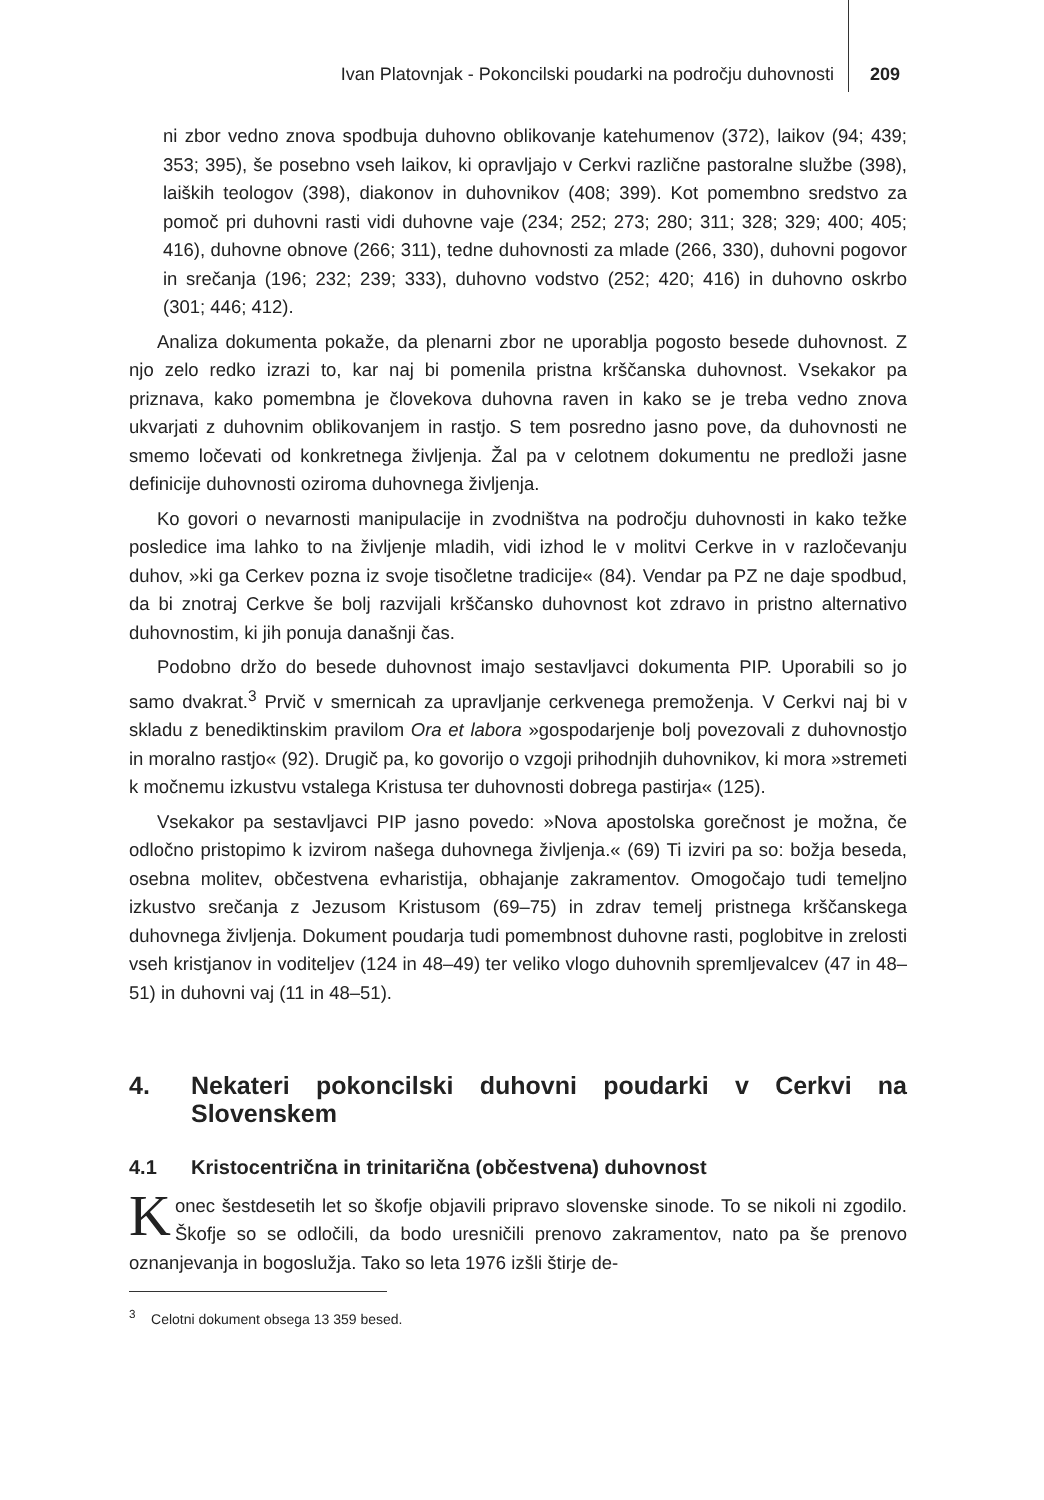Ivan Platovnjak - Pokoncilski poudarki na področju duhovnosti 209
ni zbor vedno znova spodbuja duhovno oblikovanje katehumenov (372), laikov (94; 439; 353; 395), še posebno vseh laikov, ki opravljajo v Cerkvi različne pastoralne službe (398), laiških teologov (398), diakonov in duhovnikov (408; 399). Kot pomembno sredstvo za pomoč pri duhovni rasti vidi duhovne vaje (234; 252; 273; 280; 311; 328; 329; 400; 405; 416), duhovne obnove (266; 311), tedne duhovnosti za mlade (266, 330), duhovni pogovor in srečanja (196; 232; 239; 333), duhovno vodstvo (252; 420; 416) in duhovno oskrbo (301; 446; 412).
Analiza dokumenta pokaže, da plenarni zbor ne uporablja pogosto besede duhovnost. Z njo zelo redko izrazi to, kar naj bi pomenila pristna krščanska duhovnost. Vsekakor pa priznava, kako pomembna je človekova duhovna raven in kako se je treba vedno znova ukvarjati z duhovnim oblikovanjem in rastjo. S tem posredno jasno pove, da duhovnosti ne smemo ločevati od konkretnega življenja. Žal pa v celotnem dokumentu ne predloži jasne definicije duhovnosti oziroma duhovnega življenja.
Ko govori o nevarnosti manipulacije in zvodništva na področju duhovnosti in kako težke posledice ima lahko to na življenje mladih, vidi izhod le v molitvi Cerkve in v razločevanju duhov, »ki ga Cerkev pozna iz svoje tisočletne tradicije« (84). Vendar pa PZ ne daje spodbud, da bi znotraj Cerkve še bolj razvijali krščansko duhovnost kot zdravo in pristno alternativo duhovnostim, ki jih ponuja današnji čas.
Podobno držo do besede duhovnost imajo sestavljavci dokumenta PIP. Uporabili so jo samo dvakrat.<sup>3</sup> Prvič v smernicah za upravljanje cerkvenega premoženja. V Cerkvi naj bi v skladu z benediktinskim pravilom Ora et labora »gospodarjenje bolj povezovali z duhovnostjo in moralno rastjo« (92). Drugič pa, ko govorijo o vzgoji prihodnjih duhovnikov, ki mora »stremeti k močnemu izkustvu vstalega Kristusa ter duhovnosti dobrega pastirja« (125).
Vsekakor pa sestavljavci PIP jasno povedo: »Nova apostolska gorečnost je možna, če odločno pristopimo k izvirom našega duhovnega življenja.« (69) Ti izviri pa so: božja beseda, osebna molitev, občestvena evharistija, obhajanje zakramentov. Omogočajo tudi temeljno izkustvo srečanja z Jezusom Kristusom (69–75) in zdrav temelj pristnega krščanskega duhovnega življenja. Dokument poudarja tudi pomembnost duhovne rasti, poglobitve in zrelosti vseh kristjanov in voditeljev (124 in 48–49) ter veliko vlogo duhovnih spremljevalcev (47 in 48–51) in duhovni vaj (11 in 48–51).
4. Nekateri pokoncilski duhovni poudarki v Cerkvi na Slovenskem
4.1 Kristocentrična in trinitarična (občestvena) duhovnost
Konec šestdesetih let so škofje objavili pripravo slovenske sinode. To se nikoli ni zgodilo. Škofje so se odločili, da bodo uresničili prenovo zakramentov, nato pa še prenovo oznanjevanja in bogoslužja. Tako so leta 1976 izšli štirje de-
<sup>3</sup> Celotni dokument obsega 13 359 besed.